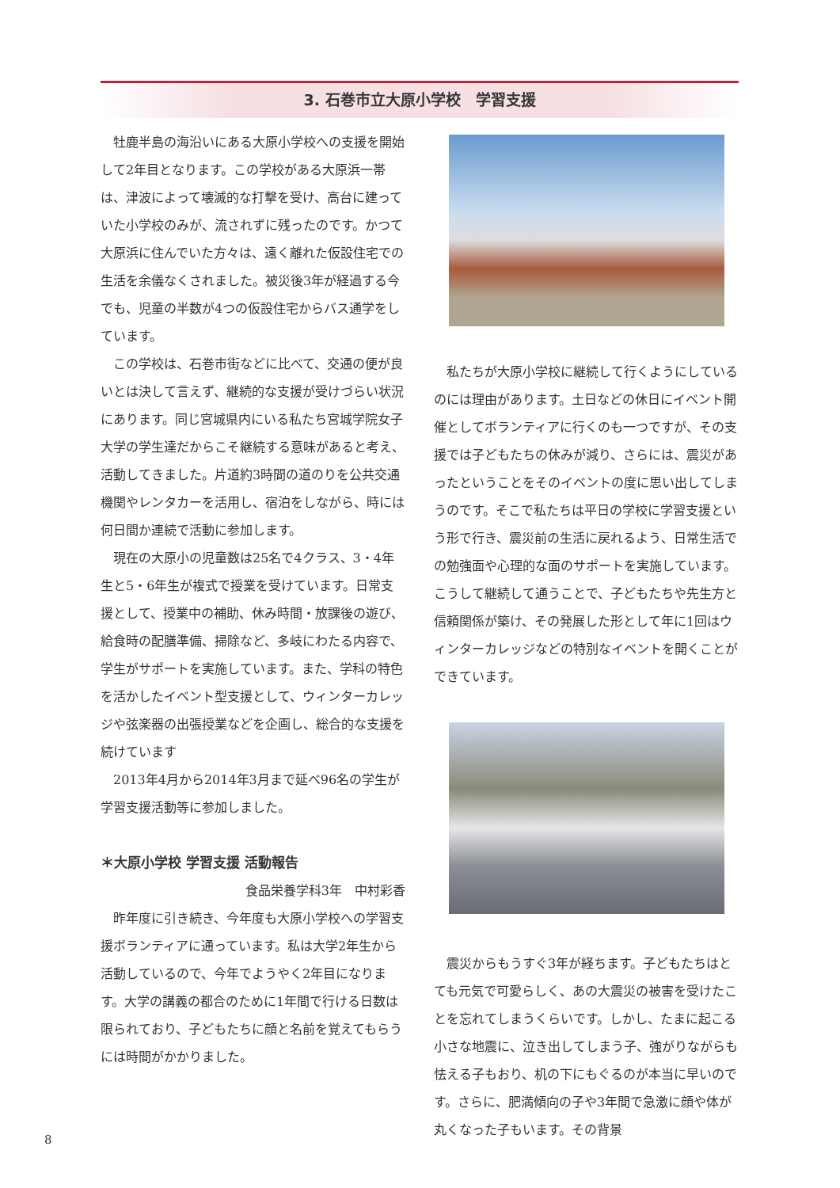3. 石巻市立大原小学校　学習支援
牡鹿半島の海沿いにある大原小学校への支援を開始して2年目となります。この学校がある大原浜一帯は、津波によって壊滅的な打撃を受け、高台に建っていた小学校のみが、流されずに残ったのです。かつて大原浜に住んでいた方々は、遠く離れた仮設住宅での生活を余儀なくされました。被災後3年が経過する今でも、児童の半数が4つの仮設住宅からバス通学をしています。
この学校は、石巻市街などに比べて、交通の便が良いとは決して言えず、継続的な支援が受けづらい状況にあります。同じ宮城県内にいる私たち宮城学院女子大学の学生達だからこそ継続する意味があると考え、活動してきました。片道約3時間の道のりを公共交通機関やレンタカーを活用し、宿泊をしながら、時には何日間か連続で活動に参加します。
現在の大原小の児童数は25名で4クラス、3・4年生と5・6年生が複式で授業を受けています。日常支援として、授業中の補助、休み時間・放課後の遊び、給食時の配膳準備、掃除など、多岐にわたる内容で、学生がサポートを実施しています。また、学科の特色を活かしたイベント型支援として、ウィンターカレッジや弦楽器の出張授業などを企画し、総合的な支援を続けています
2013年4月から2014年3月まで延べ96名の学生が学習支援活動等に参加しました。
＊大原小学校 学習支援 活動報告
食品栄養学科3年　中村彩香
昨年度に引き続き、今年度も大原小学校への学習支援ボランティアに通っています。私は大学2年生から活動しているので、今年でようやく2年目になります。大学の講義の都合のために1年間で行ける日数は限られており、子どもたちに顔と名前を覚えてもらうには時間がかかりました。
私たちが大原小学校に継続して行くようにしているのには理由があります。土日などの休日にイベント開催としてボランティアに行くのも一つですが、その支援では子どもたちの休みが減り、さらには、震災があったということをそのイベントの度に思い出してしまうのです。そこで私たちは平日の学校に学習支援という形で行き、震災前の生活に戻れるよう、日常生活での勉強面や心理的な面のサポートを実施しています。こうして継続して通うことで、子どもたちや先生方と信頼関係が築け、その発展した形として年に1回はウィンターカレッジなどの特別なイベントを開くことができています。
震災からもうすぐ3年が経ちます。子どもたちはとても元気で可愛らしく、あの大震災の被害を受けたことを忘れてしまうくらいです。しかし、たまに起こる小さな地震に、泣き出してしまう子、強がりながらも怯える子もおり、机の下にもぐるのが本当に早いのです。さらに、肥満傾向の子や3年間で急激に顔や体が丸くなった子もいます。その背景
8